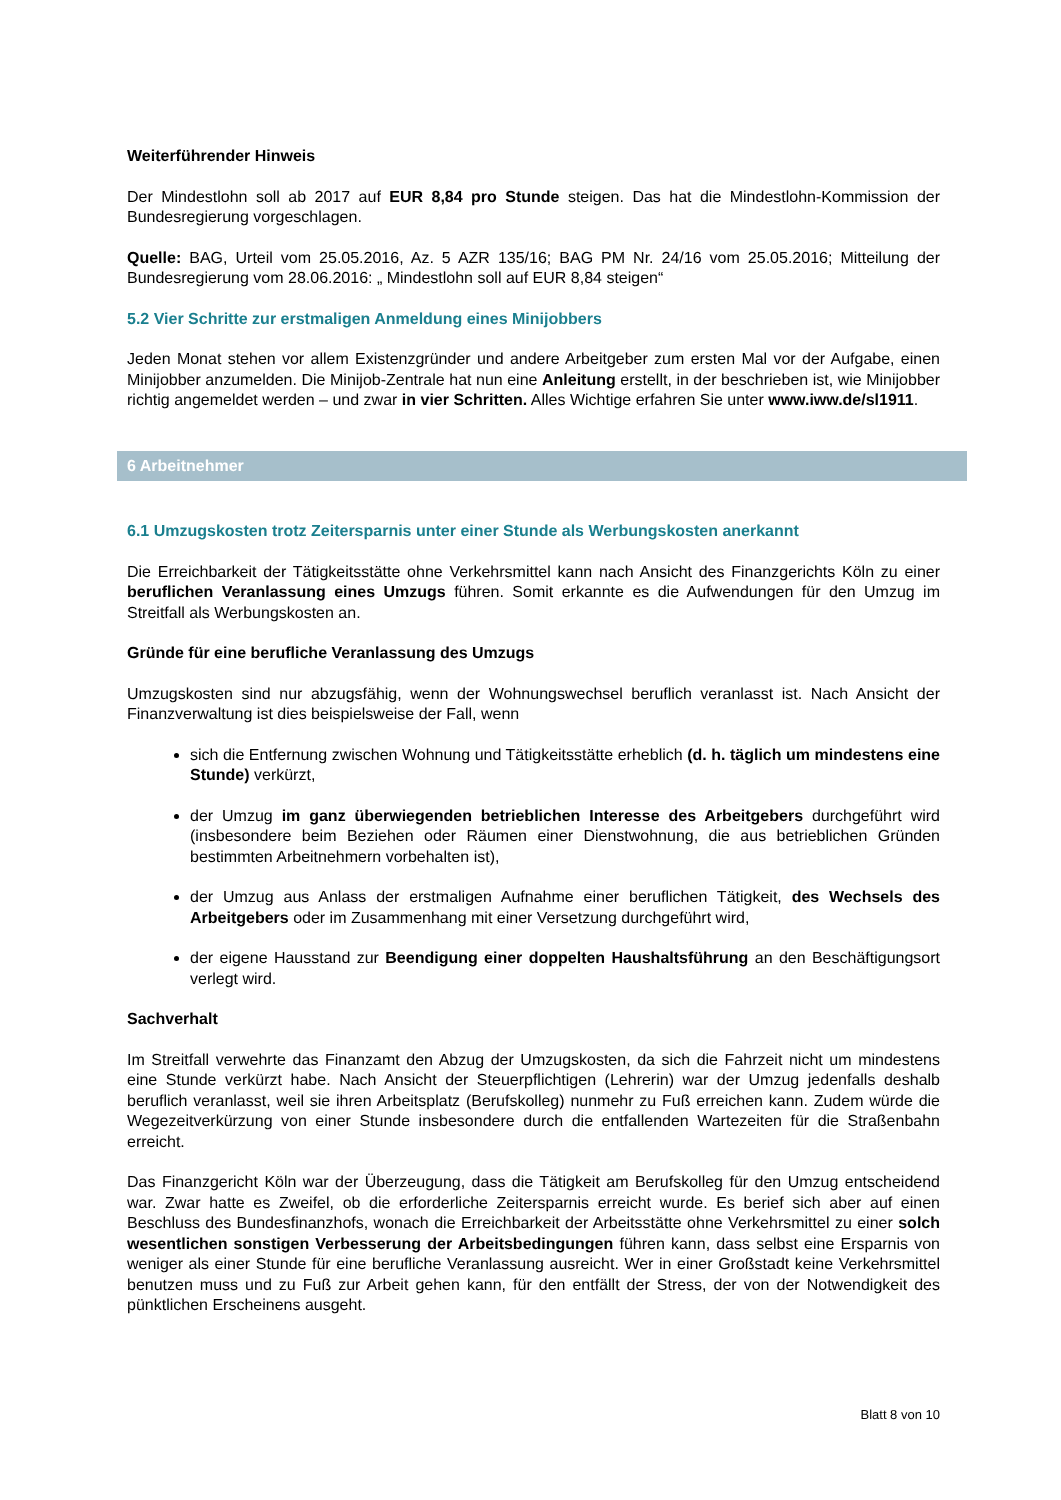Weiterführender Hinweis
Der Mindestlohn soll ab 2017 auf EUR 8,84 pro Stunde steigen. Das hat die Mindestlohn-Kommission der Bundesregierung vorgeschlagen.
Quelle: BAG, Urteil vom 25.05.2016, Az. 5 AZR 135/16; BAG PM Nr. 24/16 vom 25.05.2016; Mitteilung der Bundesregierung vom 28.06.2016: „ Mindestlohn soll auf EUR 8,84 steigen“
5.2 Vier Schritte zur erstmaligen Anmeldung eines Minijobbers
Jeden Monat stehen vor allem Existenzgründer und andere Arbeitgeber zum ersten Mal vor der Aufgabe, einen Minijobber anzumelden. Die Minijob-Zentrale hat nun eine Anleitung erstellt, in der beschrieben ist, wie Minijobber richtig angemeldet werden – und zwar in vier Schritten. Alles Wichtige erfahren Sie unter www.iww.de/sl1911.
6 Arbeitnehmer
6.1 Umzugskosten trotz Zeitersparnis unter einer Stunde als Werbungskosten anerkannt
Die Erreichbarkeit der Tätigkeitsstätte ohne Verkehrsmittel kann nach Ansicht des Finanzgerichts Köln zu einer beruflichen Veranlassung eines Umzugs führen. Somit erkannte es die Aufwendungen für den Umzug im Streitfall als Werbungskosten an.
Gründe für eine berufliche Veranlassung des Umzugs
Umzugskosten sind nur abzugsfähig, wenn der Wohnungswechsel beruflich veranlasst ist. Nach Ansicht der Finanzverwaltung ist dies beispielsweise der Fall, wenn
sich die Entfernung zwischen Wohnung und Tätigkeitsstätte erheblich (d. h. täglich um mindestens eine Stunde) verkürzt,
der Umzug im ganz überwiegenden betrieblichen Interesse des Arbeitgebers durchgeführt wird (insbesondere beim Beziehen oder Räumen einer Dienstwohnung, die aus betrieblichen Gründen bestimmten Arbeitnehmern vorbehalten ist),
der Umzug aus Anlass der erstmaligen Aufnahme einer beruflichen Tätigkeit, des Wechsels des Arbeitgebers oder im Zusammenhang mit einer Versetzung durchgeführt wird,
der eigene Hausstand zur Beendigung einer doppelten Haushaltsführung an den Beschäftigungsort verlegt wird.
Sachverhalt
Im Streitfall verwehrte das Finanzamt den Abzug der Umzugskosten, da sich die Fahrzeit nicht um mindestens eine Stunde verkürzt habe. Nach Ansicht der Steuerpflichtigen (Lehrerin) war der Umzug jedenfalls deshalb beruflich veranlasst, weil sie ihren Arbeitsplatz (Berufskolleg) nunmehr zu Fuß erreichen kann. Zudem würde die Wegezeitverkürzung von einer Stunde insbesondere durch die entfallenden Wartezeiten für die Straßenbahn erreicht.
Das Finanzgericht Köln war der Überzeugung, dass die Tätigkeit am Berufskolleg für den Umzug entscheidend war. Zwar hatte es Zweifel, ob die erforderliche Zeitersparnis erreicht wurde. Es berief sich aber auf einen Beschluss des Bundesfinanzhofs, wonach die Erreichbarkeit der Arbeitsstätte ohne Verkehrsmittel zu einer solch wesentlichen sonstigen Verbesserung der Arbeitsbedingungen führen kann, dass selbst eine Ersparnis von weniger als einer Stunde für eine berufliche Veranlassung ausreicht. Wer in einer Großstadt keine Verkehrsmittel benutzen muss und zu Fuß zur Arbeit gehen kann, für den entfällt der Stress, der von der Notwendigkeit des pünktlichen Erscheinens ausgeht.
Blatt 8 von 10